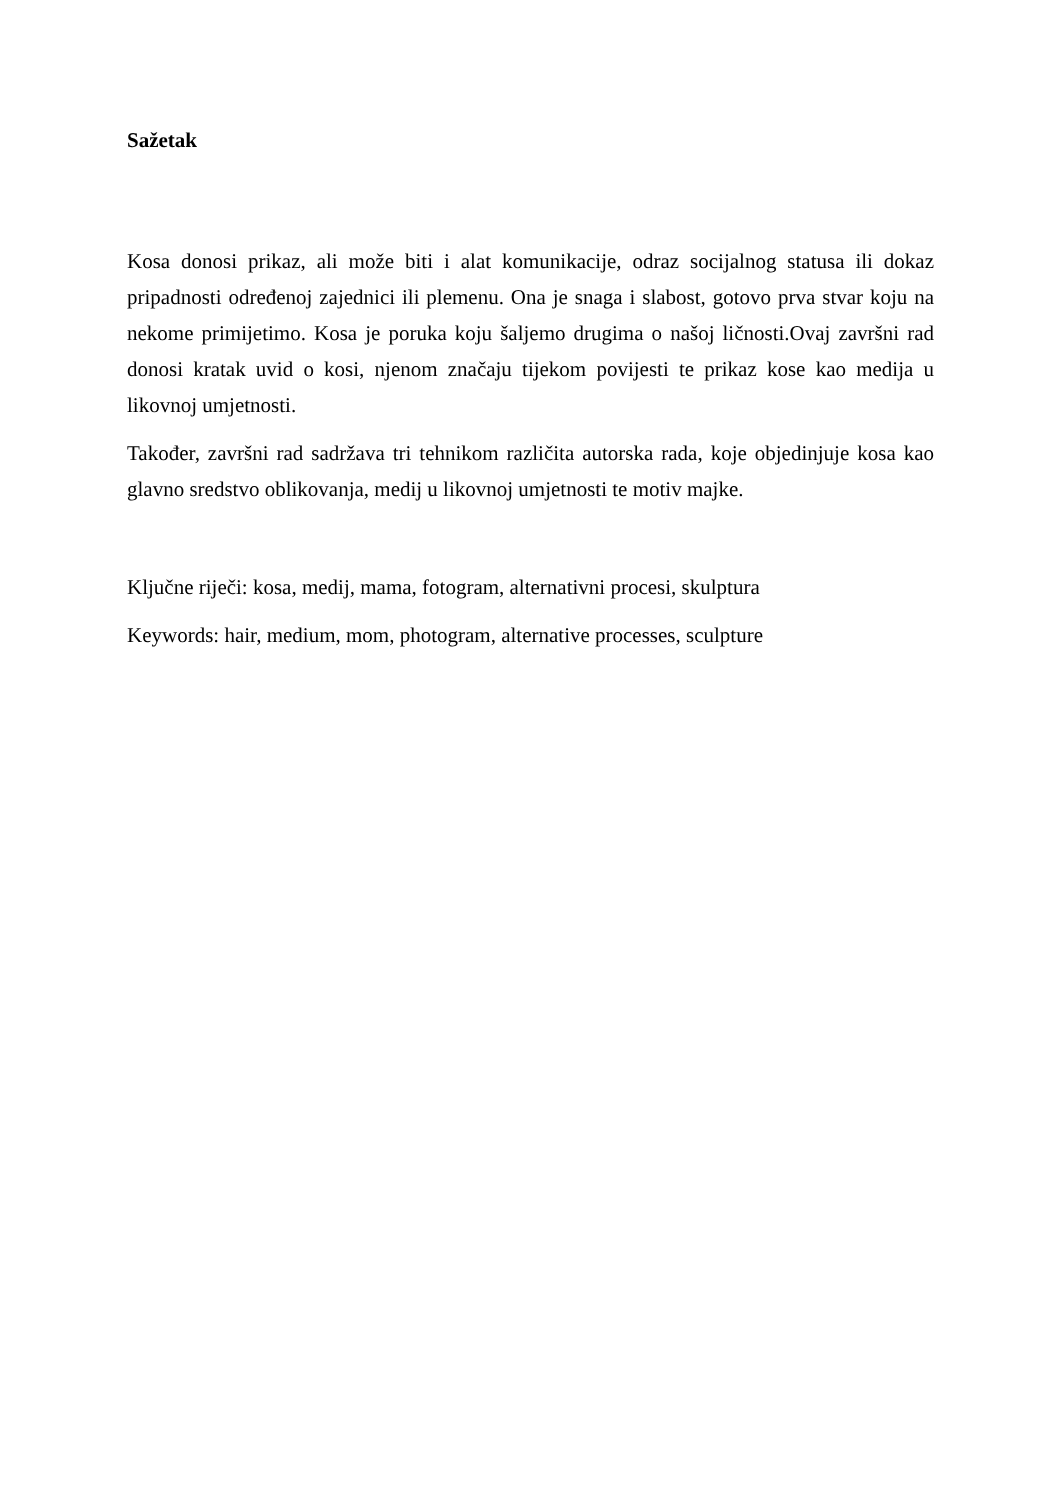Sažetak
Kosa donosi prikaz, ali može biti i alat komunikacije, odraz socijalnog statusa ili dokaz pripadnosti određenoj zajednici ili plemenu. Ona je snaga i slabost, gotovo prva stvar koju na nekome primijetimo. Kosa je poruka koju šaljemo drugima o našoj ličnosti.Ovaj završni rad donosi kratak uvid o kosi, njenom značaju tijekom povijesti te prikaz kose kao medija u likovnoj umjetnosti.
Također, završni rad sadržava tri tehnikom različita autorska rada, koje objedinjuje kosa kao glavno sredstvo oblikovanja, medij u likovnoj umjetnosti te motiv majke.
Ključne riječi: kosa, medij, mama, fotogram, alternativni procesi, skulptura
Keywords: hair, medium, mom, photogram, alternative processes, sculpture